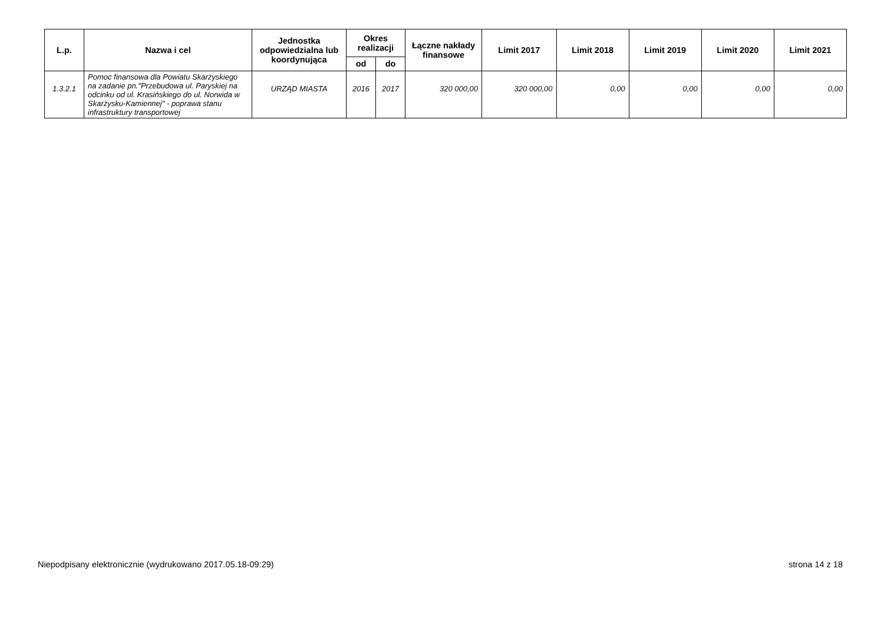| L.p. | Nazwa i cel | Jednostka odpowiedzialna lub koordynująca | Okres realizacji | | Łączne nakłady finansowe | Limit 2017 | Limit 2018 | Limit 2019 | Limit 2020 | Limit 2021 |
| --- | --- | --- | --- | --- | --- | --- | --- | --- | --- | --- |
| | | | od | do | | | | | | |
| 1.3.2.1 | Pomoc finansowa dla Powiatu Skarżyskiego na zadanie pn."Przebudowa ul. Paryskiej na odcinku od ul. Krasińskiego do ul. Norwida w Skarżysku-Kamiennej" - poprawa stanu infrastruktury transportowej | URZĄD MIASTA | 2016 | 2017 | 320 000,00 | 320 000,00 | 0,00 | 0,00 | 0,00 | 0,00 |
Niepodpisany elektronicznie (wydrukowano 2017.05.18-09:29) strona 14 z 18